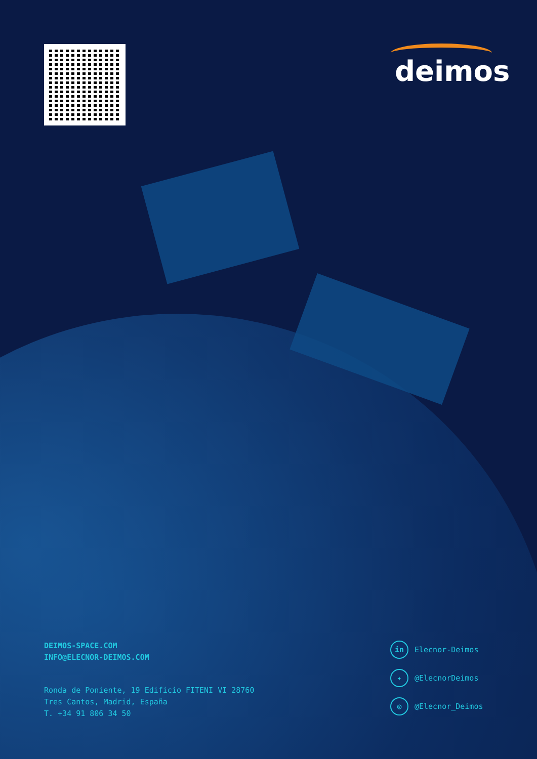deimos
DEIMOS-SPACE.COM
INFO@ELECNOR-DEIMOS.COM
Ronda de Poniente, 19 Edificio FITENI VI 28760
Tres Cantos, Madrid, España
T. +34 91 806 34 50
in Elecnor-Deimos
✦ @ElecnorDeimos
◎ @Elecnor_Deimos